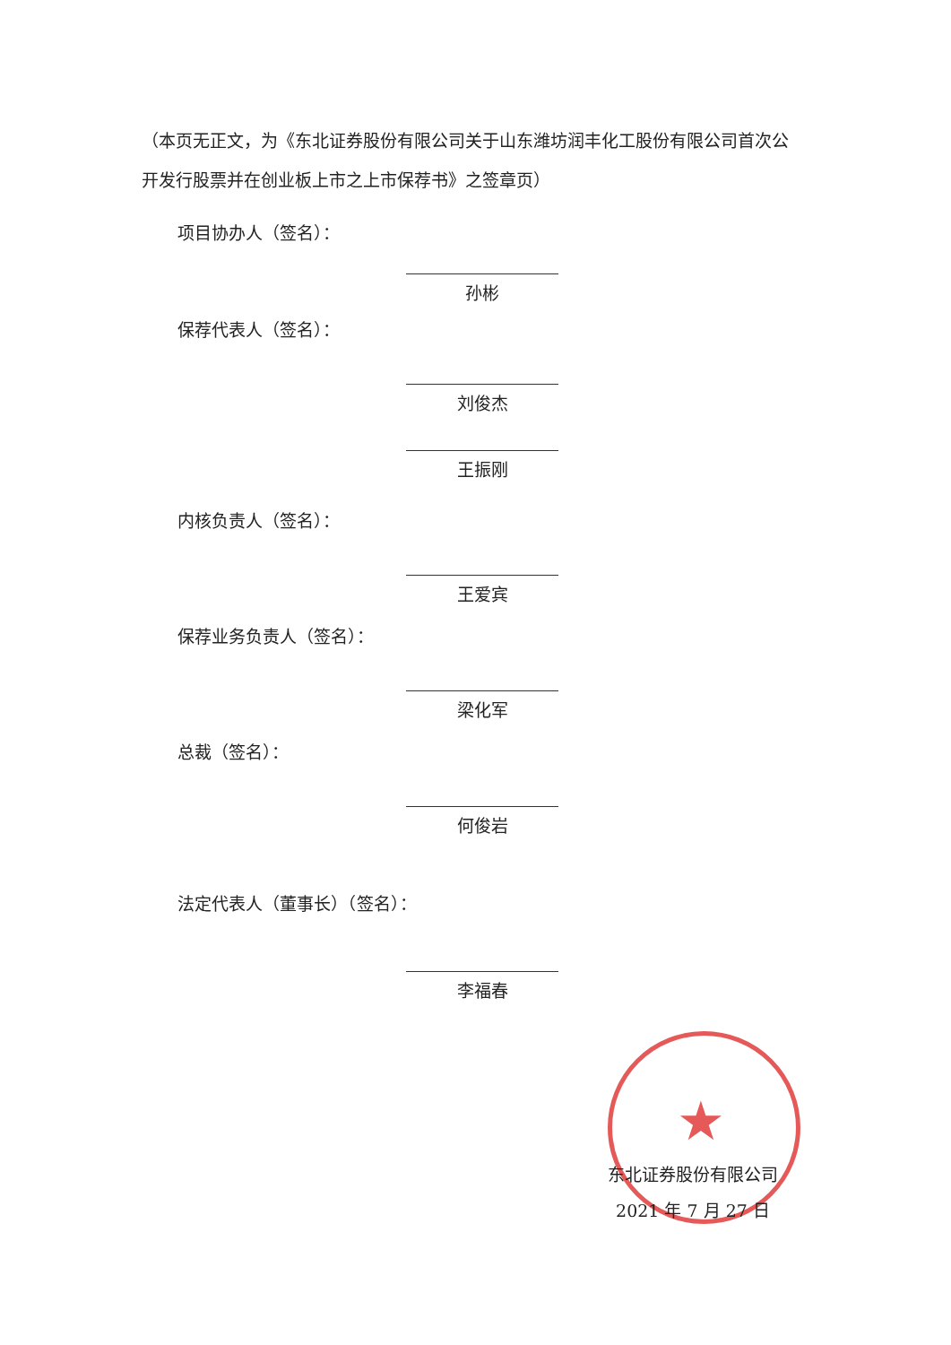（本页无正文，为《东北证券股份有限公司关于山东潍坊润丰化工股份有限公司首次公开发行股票并在创业板上市之上市保荐书》之签章页）
项目协办人（签名）：
孙彬
保荐代表人（签名）：
刘俊杰
王振刚
内核负责人（签名）：
王爱宾
保荐业务负责人（签名）：
梁化军
总裁（签名）：
何俊岩
法定代表人（董事长）（签名）：
李福春
★
东北证券股份有限公司
2021 年 7 月 27 日